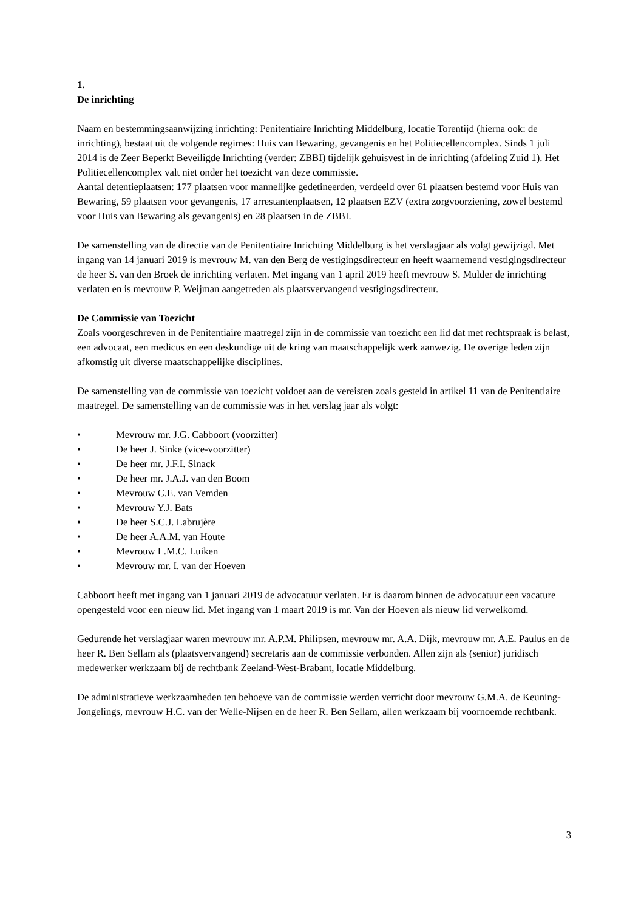1.
De inrichting
Naam en bestemmingsaanwijzing inrichting: Penitentiaire Inrichting Middelburg, locatie Torentijd (hierna ook: de inrichting), bestaat uit de volgende regimes: Huis van Bewaring, gevangenis en het Politiecellencomplex. Sinds 1 juli 2014 is de Zeer Beperkt Beveiligde Inrichting (verder: ZBBI) tijdelijk gehuisvest in de inrichting (afdeling Zuid 1). Het Politiecellencomplex valt niet onder het toezicht van deze commissie.
Aantal detentieplaatsen: 177 plaatsen voor mannelijke gedetineerden, verdeeld over 61 plaatsen bestemd voor Huis van Bewaring, 59 plaatsen voor gevangenis, 17 arrestantenplaatsen, 12 plaatsen EZV (extra zorgvoorziening, zowel bestemd voor Huis van Bewaring als gevangenis) en 28 plaatsen in de ZBBI.
De samenstelling van de directie van de Penitentiaire Inrichting Middelburg is het verslagjaar als volgt gewijzigd. Met ingang van 14 januari 2019 is mevrouw M. van den Berg de vestigingsdirecteur en heeft waarnemend vestigingsdirecteur de heer S. van den Broek de inrichting verlaten. Met ingang van 1 april 2019 heeft mevrouw S. Mulder de inrichting verlaten en is mevrouw P. Weijman aangetreden als plaatsvervangend vestigingsdirecteur.
De Commissie van Toezicht
Zoals voorgeschreven in de Penitentiaire maatregel zijn in de commissie van toezicht een lid dat met rechtspraak is belast, een advocaat, een medicus en een deskundige uit de kring van maatschappelijk werk aanwezig. De overige leden zijn afkomstig uit diverse maatschappelijke disciplines.
De samenstelling van de commissie van toezicht voldoet aan de vereisten zoals gesteld in artikel 11 van de Penitentiaire maatregel. De samenstelling van de commissie was in het verslag jaar als volgt:
• Mevrouw mr. J.G. Cabboort (voorzitter)
• De heer J. Sinke (vice-voorzitter)
• De heer mr. J.F.I. Sinack
• De heer mr. J.A.J. van den Boom
• Mevrouw C.E. van Vemden
• Mevrouw Y.J. Bats
• De heer S.C.J. Labrujère
• De heer A.A.M. van Houte
• Mevrouw L.M.C. Luiken
• Mevrouw mr. I. van der Hoeven
Cabboort heeft met ingang van 1 januari 2019 de advocatuur verlaten. Er is daarom binnen de advocatuur een vacature opengesteld voor een nieuw lid. Met ingang van 1 maart 2019 is mr. Van der Hoeven als nieuw lid verwelkomd.
Gedurende het verslagjaar waren mevrouw mr. A.P.M. Philipsen, mevrouw mr. A.A. Dijk, mevrouw mr. A.E. Paulus en de heer R. Ben Sellam als (plaatsvervangend) secretaris aan de commissie verbonden. Allen zijn als (senior) juridisch medewerker werkzaam bij de rechtbank Zeeland-West-Brabant, locatie Middelburg.
De administratieve werkzaamheden ten behoeve van de commissie werden verricht door mevrouw G.M.A. de Keuning-Jongelings, mevrouw H.C. van der Welle-Nijsen en de heer R. Ben Sellam, allen werkzaam bij voornoemde rechtbank.
3